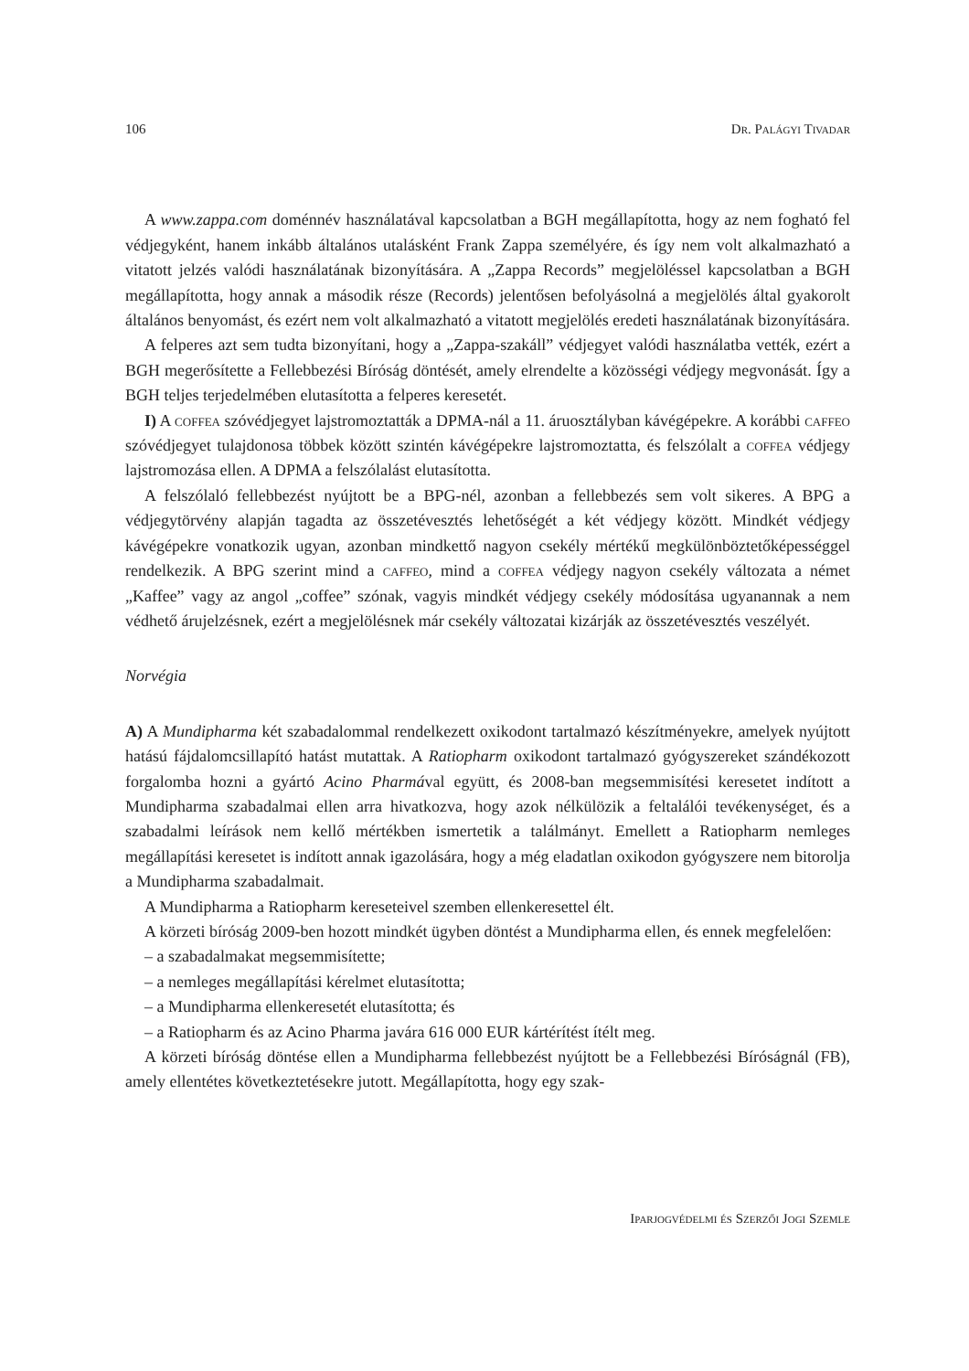106 Dr. Palágyi Tivadar
A www.zappa.com doménnév használatával kapcsolatban a BGH megállapította, hogy az nem fogható fel védjegyként, hanem inkább általános utalásként Frank Zappa személyére, és így nem volt alkalmazható a vitatott jelzés valódi használatának bizonyítására. A „Zappa Records” megjelöléssel kapcsolatban a BGH megállapította, hogy annak a második része (Records) jelentősen befolyásolná a megjelölés által gyakorolt általános benyomást, és ezért nem volt alkalmazható a vitatott megjelölés eredeti használatának bizonyítására.
A felperes azt sem tudta bizonyítani, hogy a „Zappa-szakáll” védjegyet valódi használatba vették, ezért a BGH megerősítette a Fellebbezési Bíróság döntését, amely elrendelte a közösségi védjegy megvonását. Így a BGH teljes terjedelmében elutasította a felperes keresetét.
I) A coffea szóvédjegyet lajstromoztatták a DPMA-nál a 11. áruosztályban kávégépekre. A korábbi caffeo szóvédjegyet tulajdonosa többek között szintén kávégépekre lajstromoztatta, és felszólalt a coffea védjegy lajstromozása ellen. A DPMA a felszólalást elutasította.
A felszólaló fellebbezést nyújtott be a BPG-nél, azonban a fellebbezés sem volt sikeres. A BPG a védjegytörvény alapján tagadta az összetévesztés lehetőségét a két védjegy között. Mindkét védjegy kávégépekre vonatkozik ugyan, azonban mindkettő nagyon csekély mértékű megkülönböztetőképességgel rendelkezik. A BPG szerint mind a caffeo, mind a coffea védjegy nagyon csekély változata a német „Kaffee” vagy az angol „coffee” szónak, vagyis mindkét védjegy csekély módosítása ugyanannak a nem védhető árujelzésnek, ezért a megjelölésnek már csekély változatai kizárják az összetévesztés veszélyét.
Norvégia
A) A Mundipharma két szabadalommal rendelkezett oxikodont tartalmazó készítményekre, amelyek nyújtott hatású fájdalomcsillapító hatást mutattak. A Ratiopharm oxikodont tartalmazó gyógyszereket szándékozott forgalomba hozni a gyártó Acino Pharmával együtt, és 2008-ban megsemmisítési keresetet indított a Mundipharma szabadalmai ellen arra hivatkozva, hogy azok nélkülözik a feltalálói tevékenységet, és a szabadalmi leírások nem kellő mértékben ismertetik a találmányt. Emellett a Ratiopharm nemleges megállapítási keresetet is indított annak igazolására, hogy a még eladatlan oxikodon gyógyszere nem bitorolja a Mundipharma szabadalmait.
A Mundipharma a Ratiopharm kereseteivel szemben ellenkeresettel élt.
A körzeti bíróság 2009-ben hozott mindkét ügyben döntést a Mundipharma ellen, és ennek megfelelően:
– a szabadalmakat megsemmisítette;
– a nemleges megállapítási kérelmet elutasította;
– a Mundipharma ellenkeresetét elutasította; és
– a Ratiopharm és az Acino Pharma javára 616 000 EUR kártérítést ítélt meg.
A körzeti bíróság döntése ellen a Mundipharma fellebbezést nyújtott be a Fellebbezési Bíróságnál (FB), amely ellentétes következtetésekre jutott. Megállapította, hogy egy szak-
Iparjogvédelmi és Szerzői Jogi Szemle